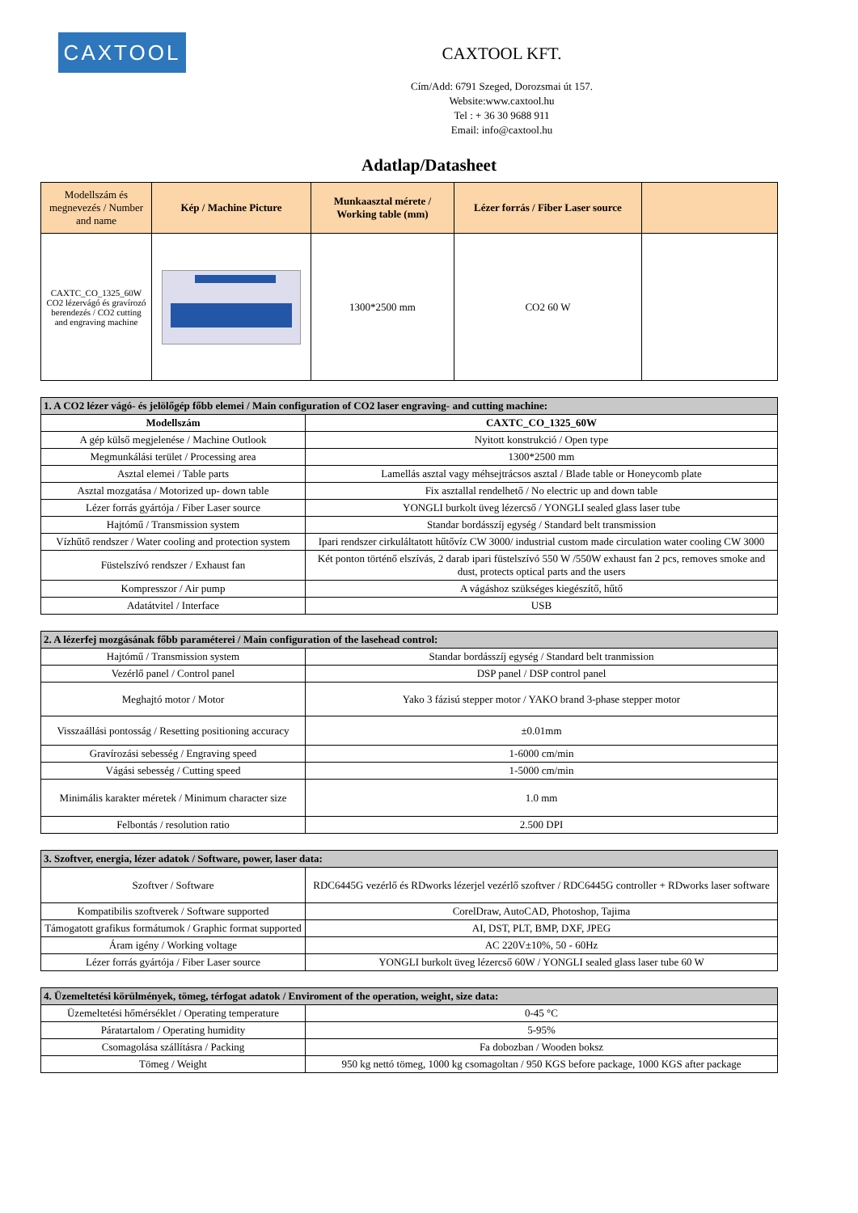CAXTOOL
CAXTOOL KFT.
Cím/Add: 6791 Szeged, Dorozsmai út 157.
Website:www.caxtool.hu
Tel : + 36 30 9688 911
Email: info@caxtool.hu
Adatlap/Datasheet
| Modellszám és megnevezés / Number and name | Kép / Machine Picture | Munkaasztal mérete / Working table (mm) | Lézer forrás / Fiber Laser source | |
| --- | --- | --- | --- | --- |
| CAXTC_CO_1325_60W CO2 lézervágó és gravírozó berendezés / CO2 cutting and engraving machine | | 1300*2500 mm | CO2 60 W | |
| 1. A CO2 lézer vágó- és jelölőgép főbb elemei / Main configuration of CO2 laser engraving- and cutting machine: | |
| Modellszám | CAXTC_CO_1325_60W |
| A gép külső megjelenése / Machine Outlook | Nyitott konstrukció / Open type |
| Megmunkálási terület / Processing area | 1300*2500 mm |
| Asztal elemei / Table parts | Lamellás asztal vagy méhsejtrácsos asztal / Blade table or Honeycomb plate |
| Asztal mozgatása / Motorized up- down table | Fix asztallal rendelhető / No electric up and down table |
| Lézer forrás gyártója / Fiber Laser source | YONGLI burkolt üveg lézercső / YONGLI sealed glass laser tube |
| Hajtómű / Transmission system | Standar bordásszíj egység / Standard belt transmission |
| Vízhűtő rendszer / Water cooling and protection system | Ipari rendszer cirkuláltatott hűtővíz CW 3000/ industrial custom made circulation water cooling CW 3000 |
| Füstelszívó rendszer / Exhaust fan | Két ponton történő elszívás, 2 darab ipari füstelszívó 550 W /550W exhaust fan 2 pcs, removes smoke and dust, protects optical parts and the users |
| Kompresszor / Air pump | A vágáshoz szükséges kiegészítő, hűtő |
| Adatátvitel / Interface | USB |
| 2. A lézerfej mozgásának főbb paraméterei / Main configuration of the lasehead control: | |
| Hajtómű / Transmission system | Standar bordásszíj egység / Standard belt tranmission |
| Vezérlő panel / Control panel | DSP panel / DSP control panel |
| Meghajtó motor / Motor | Yako 3 fázisú stepper motor / YAKO brand 3-phase stepper motor |
| Visszaállási pontosság / Resetting positioning accuracy | ±0.01mm |
| Gravírozási sebesség / Engraving speed | 1-6000 cm/min |
| Vágási sebesség / Cutting speed | 1-5000 cm/min |
| Minimális karakter méretek / Minimum character size | 1.0 mm |
| Felbontás / resolution ratio | 2.500 DPI |
| 3. Szoftver, energia, lézer adatok / Software, power, laser data: | |
| Szoftver / Software | RDC6445G vezérlő és RDworks lézerjel vezérlő szoftver / RDC6445G controller + RDworks laser software |
| Kompatibilis szoftverek / Software supported | CorelDraw, AutoCAD, Photoshop, Tajima |
| Támogatott grafikus formátumok / Graphic format supported | AI, DST, PLT, BMP, DXF, JPEG |
| Áram igény / Working voltage | AC 220V±10%, 50 - 60Hz |
| Lézer forrás gyártója / Fiber Laser source | YONGLI burkolt üveg lézercső 60W / YONGLI sealed glass laser tube 60 W |
| 4. Üzemeltetési körülmények, tömeg, térfogat adatok / Enviroment of the operation, weight, size data: | |
| Üzemeltetési hőmérséklet / Operating temperature | 0-45 °C |
| Páratartalom / Operating humidity | 5-95% |
| Csomagolása szállításra / Packing | Fa dobozban / Wooden boksz |
| Tömeg / Weight | 950 kg nettó tömeg, 1000 kg csomagoltan / 950 KGS before package, 1000 KGS after package |